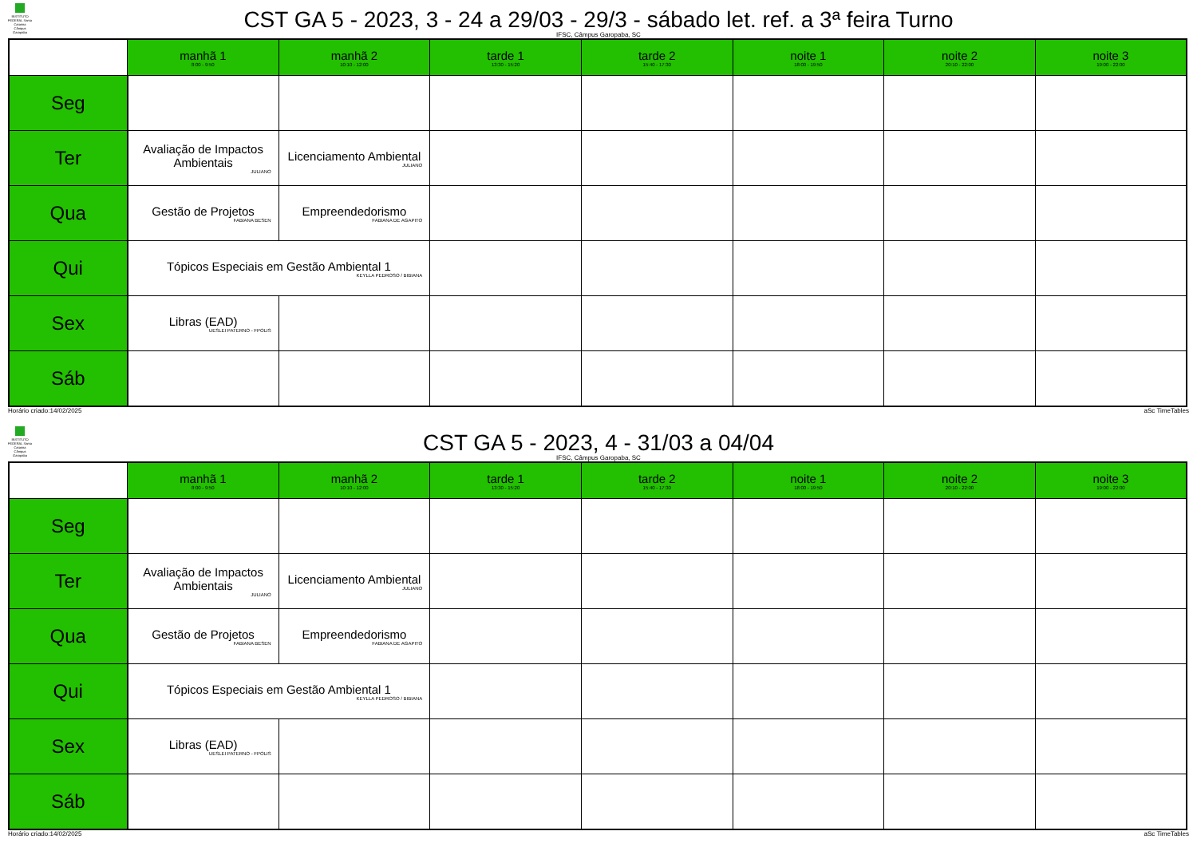INSTITUTO FEDERAL Santa Catarina Câmpus Garopaba
CST GA 5 - 2023, 3 - 24 a 29/03 - 29/3 - sábado let. ref. a 3ª feira Turno
IFSC, Câmpus Garopaba, SC
| | manhã 1 8:00 - 9:50 | manhã 2 10:10 - 12:00 | tarde 1 13:30 - 15:20 | tarde 2 15:40 - 17:30 | noite 1 18:00 - 19:50 | noite 2 20:10 - 22:00 | noite 3 19:00 - 22:00 |
| --- | --- | --- | --- | --- | --- | --- | --- |
| Seg | | | | | | | |
| Ter | Avaliação de Impactos Ambientais JULIANO | Licenciamento Ambiental JULIANO | | | | | |
| Qua | Gestão de Projetos FABIANA BESEN | Empreendedorismo FABIANA DE AGAPITO | | | | | |
| Qui | Tópicos Especiais em Gestão Ambiental 1 KEYLLA PEDROSO / BIBIANA | | | | | | |
| Sex | Libras (EAD) UESLEI PATERNO - FPOLIS | | | | | | |
| Sáb | | | | | | | |
Horário criado:14/02/2025 aSc TimeTables
INSTITUTO FEDERAL Santa Catarina Câmpus Garopaba
CST GA 5 - 2023, 4 - 31/03 a 04/04
IFSC, Câmpus Garopaba, SC
| | manhã 1 8:00 - 9:50 | manhã 2 10:10 - 12:00 | tarde 1 13:30 - 15:20 | tarde 2 15:40 - 17:30 | noite 1 18:00 - 19:50 | noite 2 20:10 - 22:00 | noite 3 19:00 - 22:00 |
| --- | --- | --- | --- | --- | --- | --- | --- |
| Seg | | | | | | | |
| Ter | Avaliação de Impactos Ambientais JULIANO | Licenciamento Ambiental JULIANO | | | | | |
| Qua | Gestão de Projetos FABIANA BESEN | Empreendedorismo FABIANA DE AGAPITO | | | | | |
| Qui | Tópicos Especiais em Gestão Ambiental 1 KEYLLA PEDROSO / BIBIANA | | | | | | |
| Sex | Libras (EAD) UESLEI PATERNO - FPOLIS | | | | | | |
| Sáb | | | | | | | |
Horário criado:14/02/2025 aSc TimeTables